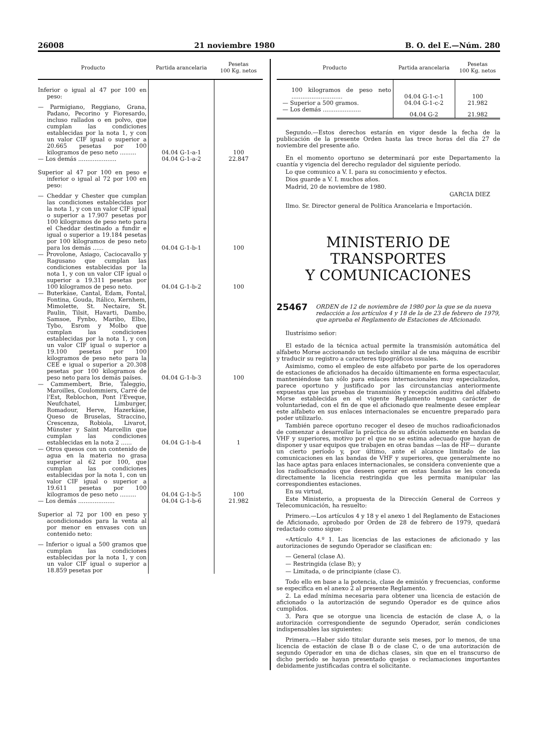26008 21 noviembre 1980 B. O. del E.—Núm. 280
| Producto | Partida arancelaria | Pesetas 100 Kg. netos |
| --- | --- | --- |
| Inferior o igual al 47 por 100 en peso: | | |
| — Parmigiano, Reggiano, Grana, Padano, Pecorino y Fioresardo, incluso rallados o en polvo, que cumplan las condiciones establecidas por la nota 1, y con un valor CIF igual o superior a 20.665 pesetas por 100 kilogramos de peso neto ......... | 04.04 G-1-a-1 | 100 |
| — Los demás ..................... | 04.04 G-1-a-2 | 22.847 |
| Superior al 47 por 100 en peso e inferior o igual al 72 por 100 en peso: | | |
| — Cheddar y Chester que cumplan las condiciones establecidas por la nota 1, y con un valor CIF igual o superior a 17.907 pesetas por 100 kilogramos de peso neto para el Cheddar destinado a fundir e igual o superior a 19.184 pesetas por 100 kilogramos de peso neto para los demás ...... | 04.04 G-1-b-1 | 100 |
| — Provolone, Asiago, Caciocavallo y Ragusano que cumplan las condiciones establecidas por la nota 1, y con un valor CIF igual o superior a 19.311 pesetas por 100 kilogramos de peso neto. | 04.04 G-1-b-2 | 100 |
| — Buterkäse, Cantal, Edam, Fontal, Fontina, Gouda, Itálico, Kernhem, Mimolette, St. Nectaire, St. Paulin, Tilsit, Havarti, Dambo, Samsoe, Fynbo, Maribo, Elbo, Tybo, Esrom y Molbo que cumplan las condiciones establecidas por la nota 1, y con un valor CIF igual o superior a 19.100 pesetas por 100 kilogramos de peso neto para la CEE e igual o superior a 20.308 pesetas por 100 kilogramos de peso neto para los demás países. | 04.04 G-1-b-3 | 100 |
| — Cammembert, Brie, Taleggio, Maroilles, Coulommiers, Carré de l'Est, Reblochon, Pont l'Eveque, Neufchatel, Limburger, Romadour, Herve, Hazerkäse, Queso de Bruselas, Straccino, Crescenza, Robiola, Livarot, Münster y Saint Marcellin que cumplan las condiciones establecidas en la nota 2 ...... | 04.04 G-1-b-4 | 1 |
| — Otros quesos con un contenido de agua en la materia no grasa superior al 62 por 100, que cumplan las condiciones establecidas por la nota 1, con un valor CIF igual o superior a 19.611 pesetas por 100 kilogramos de peso neto ......... | 04.04 G-1-b-5 | 100 |
| — Los demás .................... | 04.04 G-1-b-6 | 21.982 |
| Superior al 72 por 100 en peso y acondicionados para la venta al por menor en envases con un contenido neto: | | |
| — Inferior o igual a 500 gramos que cumplan las condiciones establecidas por la nota 1, y con un valor CIF igual o superior a 18.859 pesetas por | | |
| Producto | Partida arancelaria | Pesetas 100 Kg. netos |
| --- | --- | --- |
| 100 kilogramos de peso neto ............................ | 04.04 G-1-c-1 | 100 |
| — Superior a 500 gramos. | 04.04 G-1-c-2 | 21.982 |
| — Los demás ..................... | 04.04 G-2 | 21.982 |
Segundo.—Estos derechos estarán en vigor desde la fecha de la publicación de la presente Orden hasta las trece horas del día 27 de noviembre del presente año.
En el momento oportuno se determinará por este Departamento la cuantía y vigencia del derecho regulador del siguiente período.
Lo que comunico a V. I. para su conocimiento y efectos.
Dios guarde a V. I. muchos años.
Madrid, 20 de noviembre de 1980.
GARCIA DIEZ
Ilmo. Sr. Director general de Política Arancelaria e Importación.
MINISTERIO DE TRANSPORTES
Y COMUNICACIONES
25467 ORDEN de 12 de noviembre de 1980 por la que se da nueva redacción a los artículos 4 y 18 de la de 23 de febrero de 1979, que aprueba el Reglamento de Estaciones de Aficionado.
Ilustrísimo señor:
El estado de la técnica actual permite la transmisión automática del alfabeto Morse accionando un teclado similar al de una máquina de escribir y traducir su registro a caracteres tipográficos usuales.
Asimismo, como el empleo de este alfabeto por parte de los operadores de estaciones de aficionados ha decaído últimamente en forma espectacular, manteniéndose tan sólo para enlaces internacionales muy especializados, parece oportuno y justificado por las circunstancias anteriormente expuestas que las pruebas de transmisión y recepción auditiva del alfabeto Morse establecidas en el vigente Reglamento tengan carácter de voluntariedad, con el fin de que el aficionado que realmente desee emplear este alfabeto en sus enlaces internacionales se encuentre preparado para poder utilizarlo.
También parece oportuno recoger el deseo de muchos radioaficionados de comenzar a desarrollar la práctica de su afición solamente en bandas de VHF y superiores, motivo por el que no se estima adecuado que hayan de disponer y usar equipos que trabajen en otras bandas —las de HF— durante un cierto período y, por último, ante el alcance limitado de las comunicaciones en las bandas de VHF y superiores, que generalmente no las hace aptas para enlaces internacionales, se considera conveniente que a los radioaficionados que deseen operar en estas bandas se les conceda directamente la licencia restringida que les permita manipular las correspondientes estaciones.
En su virtud,
Este Ministerio, a propuesta de la Dirección General de Correos y Telecomunicación, ha resuelto:
Primero.—Los artículos 4 y 18 y el anexo 1 del Reglamento de Estaciones de Aficionado, aprobado por Orden de 28 de febrero de 1979, quedará redactado como sigue:
«Artículo 4.º 1. Las licencias de las estaciones de aficionado y las autorizaciones de segundo Operador se clasifican en:
— General (clase A).
— Restringida (clase B); y
— Limitada, o de principiante (clase C).
Todo ello en base a la potencia, clase de emisión y frecuencias, conforme se especifica en el anexo 2 al presente Reglamento.
2. La edad mínima necesaria para obtener una licencia de estación de aficionado o la autorización de segundo Operador es de quince años cumplidos.
3. Para que se otorgue una licencia de estación de clase A, o la autorización correspondiente de segundo Operador, serán condiciones indispensables las siguientes:
Primera.—Haber sido titular durante seis meses, por lo menos, de una licencia de estación de clase B o de clase C, o de una autorización de segundo Operador en una de dichas clases, sin que en el transcurso de dicho período se hayan presentado quejas o reclamaciones importantes debidamente justificadas contra el solicitante.